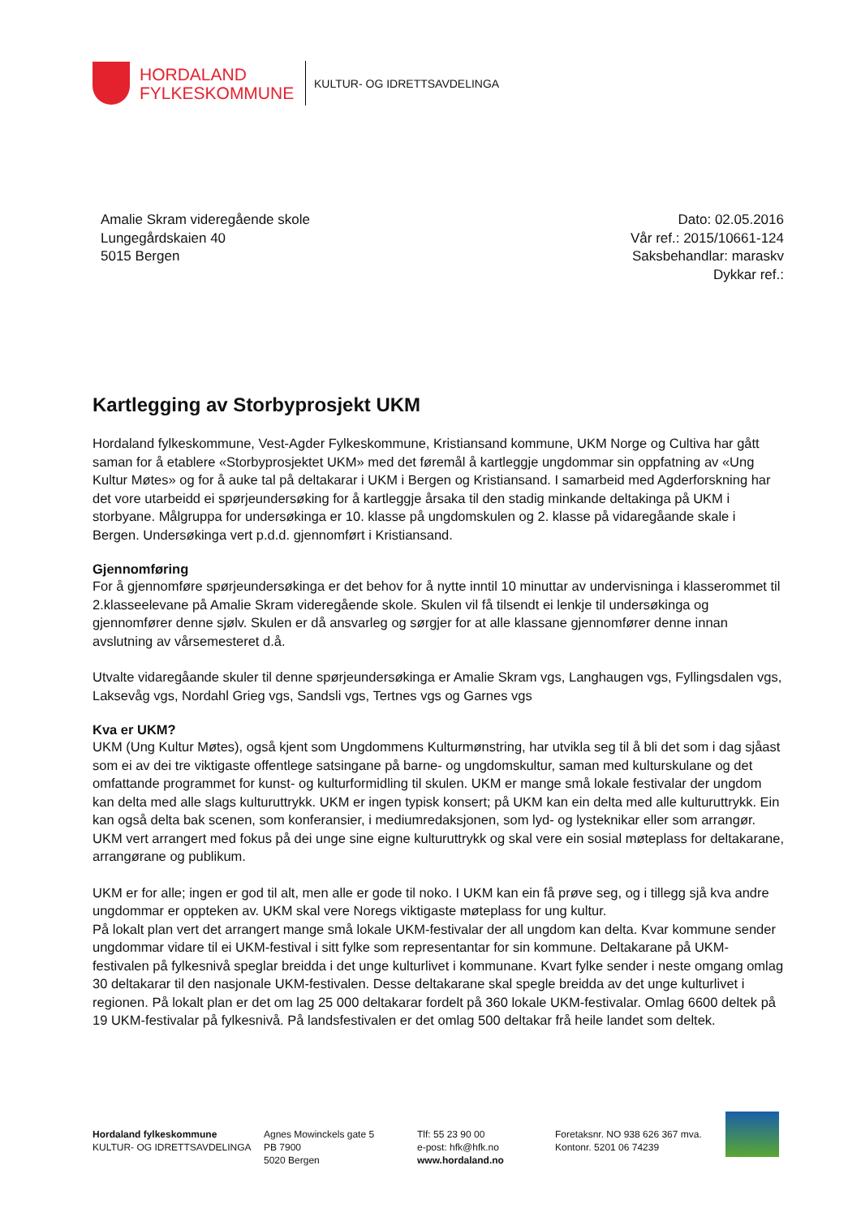HORDALAND
FYLKESKOMMUNE
KULTUR- OG IDRETTSAVDELINGA
Amalie Skram videregående skole
Lungegårdskaien 40
5015 Bergen
Dato: 02.05.2016
Vår ref.: 2015/10661-124
Saksbehandlar: maraskv
Dykkar ref.:
Kartlegging av Storbyprosjekt UKM
Hordaland fylkeskommune, Vest-Agder Fylkeskommune, Kristiansand kommune, UKM Norge og Cultiva har gått saman for å etablere «Storbyprosjektet UKM» med det føremål å kartleggje ungdommar sin oppfatning av «Ung Kultur Møtes» og for å auke tal på deltakarar i UKM i Bergen og Kristiansand. I samarbeid med Agderforskning har det vore utarbeidd ei spørjeundersøking for å kartleggje årsaka til den stadig minkande deltakinga på UKM i storbyane. Målgruppa for undersøkinga er 10. klasse på ungdomskulen og 2. klasse på vidaregåande skale i Bergen. Undersøkinga vert p.d.d. gjennomført i Kristiansand.
Gjennomføring
For å gjennomføre spørjeundersøkinga er det behov for å nytte inntil 10 minuttar av undervisninga i klasserommet til 2.klasseelevane på Amalie Skram videregående skole. Skulen vil få tilsendt ei lenkje til undersøkinga og gjennomfører denne sjølv. Skulen er då ansvarleg og sørgjer for at alle klassane gjennomfører denne innan avslutning av vårsemesteret d.å.
Utvalte vidaregåande skuler til denne spørjeundersøkinga er Amalie Skram vgs, Langhaugen vgs, Fyllingsdalen vgs, Laksevåg vgs, Nordahl Grieg vgs, Sandsli vgs, Tertnes vgs og Garnes vgs
Kva er UKM?
UKM (Ung Kultur Møtes), også kjent som Ungdommens Kulturmønstring, har utvikla seg til å bli det som i dag sjåast som ei av dei tre viktigaste offentlege satsingane på barne- og ungdomskultur, saman med kulturskulane og det omfattande programmet for kunst- og kulturformidling til skulen. UKM er mange små lokale festivalar der ungdom kan delta med alle slags kulturuttrykk. UKM er ingen typisk konsert; på UKM kan ein delta med alle kulturuttrykk. Ein kan også delta bak scenen, som konferansier, i mediumredaksjonen, som lyd- og lysteknikar eller som arrangør. UKM vert arrangert med fokus på dei unge sine eigne kulturuttrykk og skal vere ein sosial møteplass for deltakarane, arrangørane og publikum.
UKM er for alle; ingen er god til alt, men alle er gode til noko. I UKM kan ein få prøve seg, og i tillegg sjå kva andre ungdommar er oppteken av. UKM skal vere Noregs viktigaste møteplass for ung kultur.
På lokalt plan vert det arrangert mange små lokale UKM-festivalar der all ungdom kan delta. Kvar kommune sender ungdommar vidare til ei UKM-festival i sitt fylke som representantar for sin kommune. Deltakarane på UKM-festivalen på fylkesnivå speglar breidda i det unge kulturlivet i kommunane. Kvart fylke sender i neste omgang omlag 30 deltakarar til den nasjonale UKM-festivalen. Desse deltakarane skal spegle breidda av det unge kulturlivet i regionen. På lokalt plan er det om lag 25 000 deltakarar fordelt på 360 lokale UKM-festivalar. Omlag 6600 deltek på 19 UKM-festivalar på fylkesnivå. På landsfestivalen er det omlag 500 deltakar frå heile landet som deltek.
Hordaland fylkeskommune
KULTUR- OG IDRETTSAVDELINGA
Agnes Mowinckels gate 5
PB 7900
5020 Bergen
Tlf: 55 23 90 00
e-post: hfk@hfk.no
www.hordaland.no
Foretaksnr. NO 938 626 367 mva.
Kontonr. 5201 06 74239